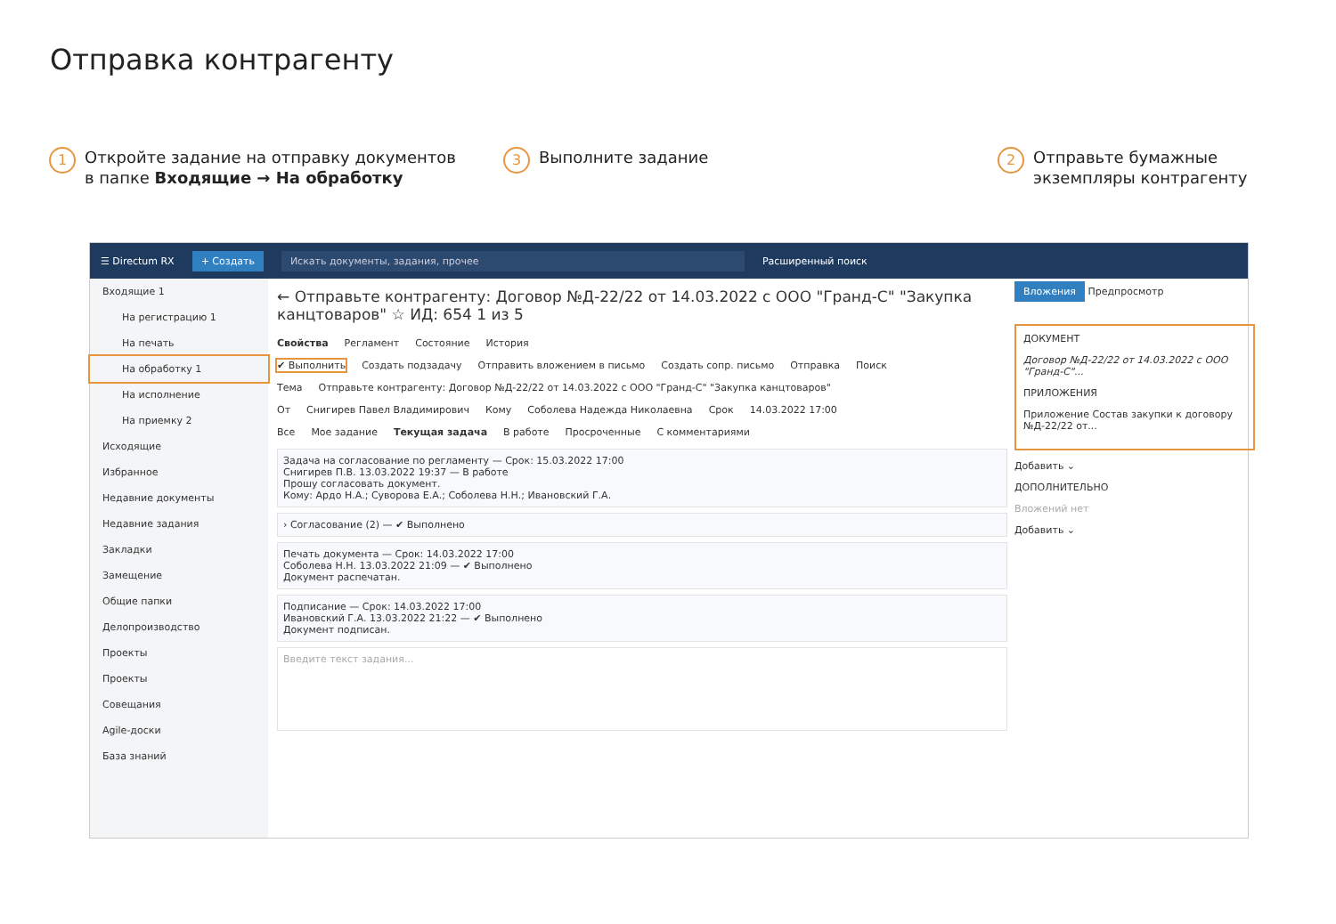Отправка контрагенту
1 Откройте задание на отправку документов
в папке Входящие → На обработку
3 Выполните задание
2 Отправьте бумажные
экземпляры контрагенту
☰ Directum RX + Создать Искать документы, задания, прочее Расширенный поиск
Входящие 1
На регистрацию 1
На печать
На обработку 1
На исполнение
На приемку 2
Исходящие
Избранное
Недавние документы
Недавние задания
Закладки
Замещение
Общие папки
Делопроизводство
Проекты
Проекты
Совещания
Agile-доски
База знаний
← Отправьте контрагенту: Договор №Д-22/22 от 14.03.2022 с ООО "Гранд-С" "Закупка канцтоваров" ☆ ИД: 654 1 из 5
Свойства Регламент Состояние История
✔ Выполнить Создать подзадачу Отправить вложением в письмо Создать сопр. письмо Отправка Поиск
Тема Отправьте контрагенту: Договор №Д-22/22 от 14.03.2022 с ООО "Гранд-С" "Закупка канцтоваров"
От Снигирев Павел Владимирович Кому Соболева Надежда Николаевна Срок 14.03.2022 17:00
Все Мое задание Текущая задача В работе Просроченные С комментариями
Задача на согласование по регламенту — Срок: 15.03.2022 17:00
Снигирев П.В. 13.03.2022 19:37 — В работе
Прошу согласовать документ.
Кому: Ардо Н.А.; Суворова Е.А.; Соболева Н.Н.; Ивановский Г.А.
› Согласование (2) — ✔ Выполнено
Печать документа — Срок: 14.03.2022 17:00
Соболева Н.Н. 13.03.2022 21:09 — ✔ Выполнено
Документ распечатан.
Подписание — Срок: 14.03.2022 17:00
Ивановский Г.А. 13.03.2022 21:22 — ✔ Выполнено
Документ подписан.
Введите текст задания...
Вложения Предпросмотр
ДОКУМЕНТ
Договор №Д-22/22 от 14.03.2022 с ООО "Гранд-С"...
ПРИЛОЖЕНИЯ
Приложение Состав закупки к договору №Д-22/22 от...
Добавить ⌄
ДОПОЛНИТЕЛЬНО
Вложений нет
Добавить ⌄